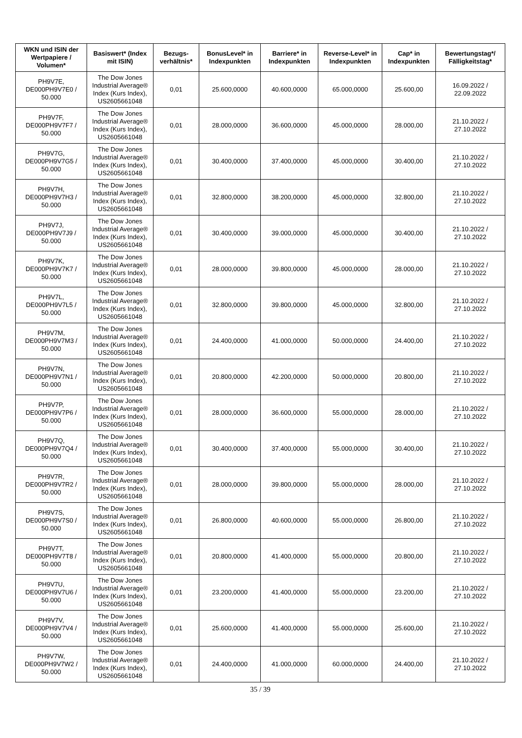| WKN und ISIN der Wertpapiere / Volumen* | Basiswert* (Index mit ISIN) | Bezugs-verhältnis* | BonusLevel* in Indexpunkten | Barriere* in Indexpunkten | Reverse-Level* in Indexpunkten | Cap* in Indexpunkten | Bewertungstag*/ Fälligkeitstag* |
| --- | --- | --- | --- | --- | --- | --- | --- |
| PH9V7E, DE000PH9V7E0 / 50.000 | The Dow Jones Industrial Average® Index (Kurs Index), US2605661048 | 0,01 | 25.600,0000 | 40.600,0000 | 65.000,0000 | 25.600,00 | 16.09.2022 / 22.09.2022 |
| PH9V7F, DE000PH9V7F7 / 50.000 | The Dow Jones Industrial Average® Index (Kurs Index), US2605661048 | 0,01 | 28.000,0000 | 36.600,0000 | 45.000,0000 | 28.000,00 | 21.10.2022 / 27.10.2022 |
| PH9V7G, DE000PH9V7G5 / 50.000 | The Dow Jones Industrial Average® Index (Kurs Index), US2605661048 | 0,01 | 30.400,0000 | 37.400,0000 | 45.000,0000 | 30.400,00 | 21.10.2022 / 27.10.2022 |
| PH9V7H, DE000PH9V7H3 / 50.000 | The Dow Jones Industrial Average® Index (Kurs Index), US2605661048 | 0,01 | 32.800,0000 | 38.200,0000 | 45.000,0000 | 32.800,00 | 21.10.2022 / 27.10.2022 |
| PH9V7J, DE000PH9V7J9 / 50.000 | The Dow Jones Industrial Average® Index (Kurs Index), US2605661048 | 0,01 | 30.400,0000 | 39.000,0000 | 45.000,0000 | 30.400,00 | 21.10.2022 / 27.10.2022 |
| PH9V7K, DE000PH9V7K7 / 50.000 | The Dow Jones Industrial Average® Index (Kurs Index), US2605661048 | 0,01 | 28.000,0000 | 39.800,0000 | 45.000,0000 | 28.000,00 | 21.10.2022 / 27.10.2022 |
| PH9V7L, DE000PH9V7L5 / 50.000 | The Dow Jones Industrial Average® Index (Kurs Index), US2605661048 | 0,01 | 32.800,0000 | 39.800,0000 | 45.000,0000 | 32.800,00 | 21.10.2022 / 27.10.2022 |
| PH9V7M, DE000PH9V7M3 / 50.000 | The Dow Jones Industrial Average® Index (Kurs Index), US2605661048 | 0,01 | 24.400,0000 | 41.000,0000 | 50.000,0000 | 24.400,00 | 21.10.2022 / 27.10.2022 |
| PH9V7N, DE000PH9V7N1 / 50.000 | The Dow Jones Industrial Average® Index (Kurs Index), US2605661048 | 0,01 | 20.800,0000 | 42.200,0000 | 50.000,0000 | 20.800,00 | 21.10.2022 / 27.10.2022 |
| PH9V7P, DE000PH9V7P6 / 50.000 | The Dow Jones Industrial Average® Index (Kurs Index), US2605661048 | 0,01 | 28.000,0000 | 36.600,0000 | 55.000,0000 | 28.000,00 | 21.10.2022 / 27.10.2022 |
| PH9V7Q, DE000PH9V7Q4 / 50.000 | The Dow Jones Industrial Average® Index (Kurs Index), US2605661048 | 0,01 | 30.400,0000 | 37.400,0000 | 55.000,0000 | 30.400,00 | 21.10.2022 / 27.10.2022 |
| PH9V7R, DE000PH9V7R2 / 50.000 | The Dow Jones Industrial Average® Index (Kurs Index), US2605661048 | 0,01 | 28.000,0000 | 39.800,0000 | 55.000,0000 | 28.000,00 | 21.10.2022 / 27.10.2022 |
| PH9V7S, DE000PH9V7S0 / 50.000 | The Dow Jones Industrial Average® Index (Kurs Index), US2605661048 | 0,01 | 26.800,0000 | 40.600,0000 | 55.000,0000 | 26.800,00 | 21.10.2022 / 27.10.2022 |
| PH9V7T, DE000PH9V7T8 / 50.000 | The Dow Jones Industrial Average® Index (Kurs Index), US2605661048 | 0,01 | 20.800,0000 | 41.400,0000 | 55.000,0000 | 20.800,00 | 21.10.2022 / 27.10.2022 |
| PH9V7U, DE000PH9V7U6 / 50.000 | The Dow Jones Industrial Average® Index (Kurs Index), US2605661048 | 0,01 | 23.200,0000 | 41.400,0000 | 55.000,0000 | 23.200,00 | 21.10.2022 / 27.10.2022 |
| PH9V7V, DE000PH9V7V4 / 50.000 | The Dow Jones Industrial Average® Index (Kurs Index), US2605661048 | 0,01 | 25.600,0000 | 41.400,0000 | 55.000,0000 | 25.600,00 | 21.10.2022 / 27.10.2022 |
| PH9V7W, DE000PH9V7W2 / 50.000 | The Dow Jones Industrial Average® Index (Kurs Index), US2605661048 | 0,01 | 24.400,0000 | 41.000,0000 | 60.000,0000 | 24.400,00 | 21.10.2022 / 27.10.2022 |
35 / 39